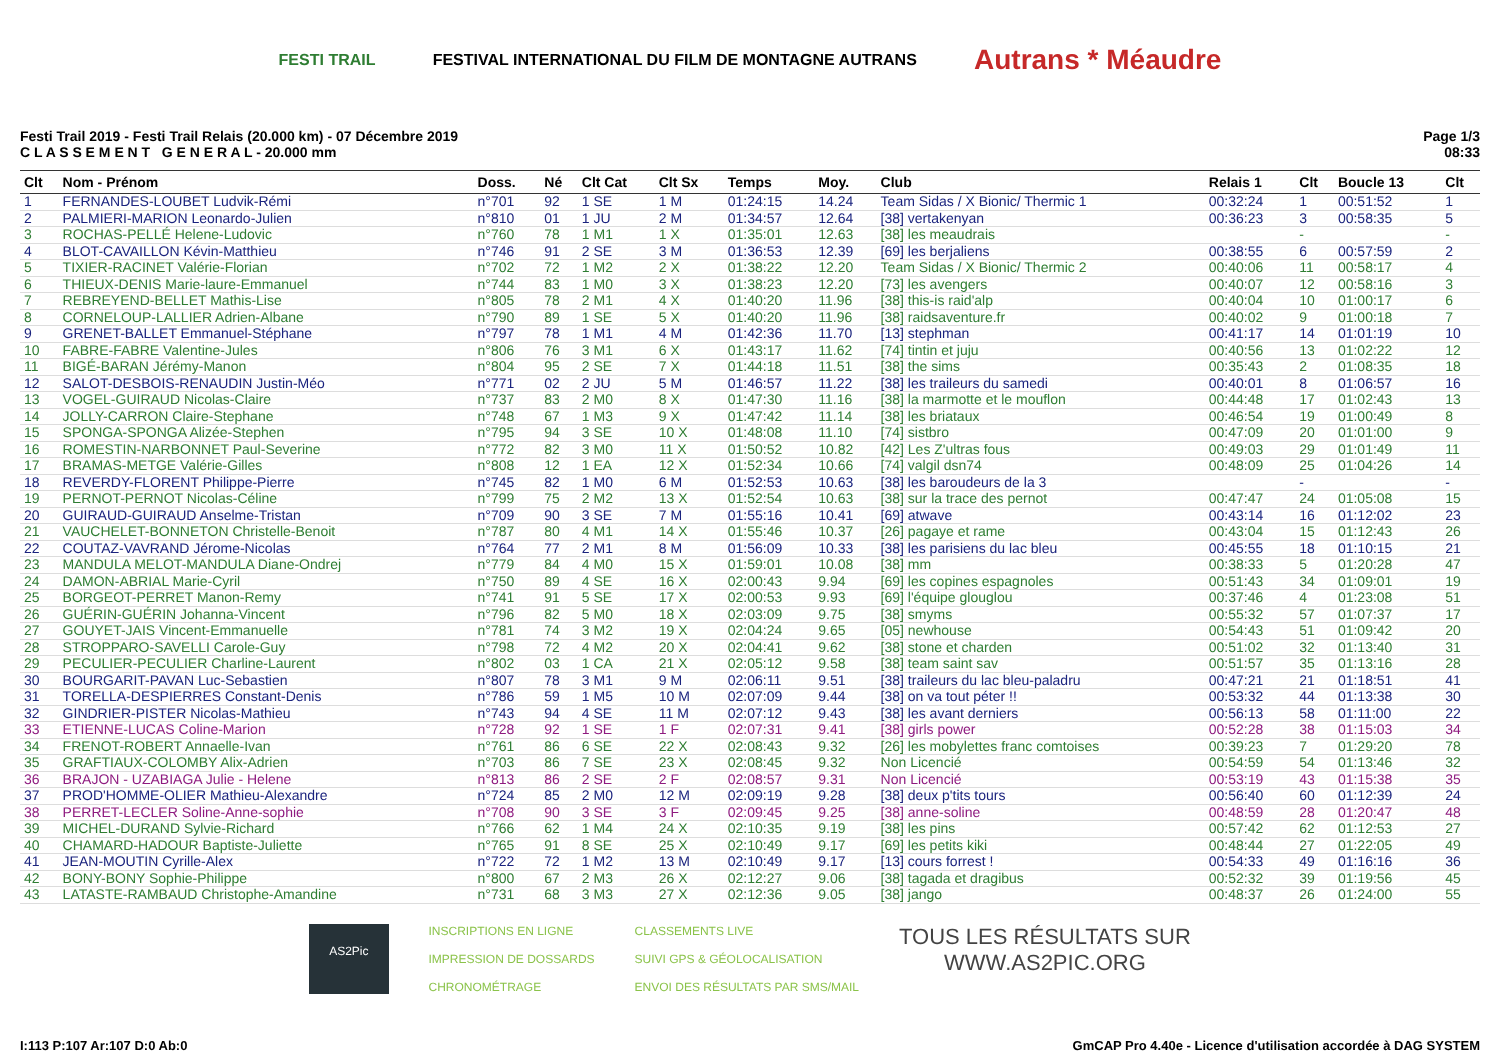FESTI TRAIL FESTIVAL INTERNATIONAL DU FILM DE MONTAGNE AUTRANS Autrans * Méaudre
Festi Trail 2019 - Festi Trail Relais (20.000 km) - 07 Décembre 2019
C L A S S E M E N T G E N E R A L - 20.000 mm
Page 1/3
08:33
| Clt | Nom - Prénom | Doss. | Né | Clt Cat | Clt Sx | Temps | Moy. | Club | Relais 1 | Clt | Boucle 13 | Clt |
| --- | --- | --- | --- | --- | --- | --- | --- | --- | --- | --- | --- | --- |
| 1 | FERNANDES-LOUBET Ludvik-Rémi | n°701 | 92 | 1 SE | 1 M | 01:24:15 | 14.24 | Team Sidas / X Bionic/ Thermic 1 | 00:32:24 | 1 | 00:51:52 | 1 |
| 2 | PALMIERI-MARION Leonardo-Julien | n°810 | 01 | 1 JU | 2 M | 01:34:57 | 12.64 | [38] vertakenyan | 00:36:23 | 3 | 00:58:35 | 5 |
| 3 | ROCHAS-PELLÉ Helene-Ludovic | n°760 | 78 | 1 M1 | 1 X | 01:35:01 | 12.63 | [38] les meaudrais | | - | | - |
| 4 | BLOT-CAVAILLON Kévin-Matthieu | n°746 | 91 | 2 SE | 3 M | 01:36:53 | 12.39 | [69] les berjaliens | 00:38:55 | 6 | 00:57:59 | 2 |
| 5 | TIXIER-RACINET Valérie-Florian | n°702 | 72 | 1 M2 | 2 X | 01:38:22 | 12.20 | Team Sidas / X Bionic/ Thermic 2 | 00:40:06 | 11 | 00:58:17 | 4 |
| 6 | THIEUX-DENIS Marie-laure-Emmanuel | n°744 | 83 | 1 M0 | 3 X | 01:38:23 | 12.20 | [73] les avengers | 00:40:07 | 12 | 00:58:16 | 3 |
| 7 | REBREYEND-BELLET Mathis-Lise | n°805 | 78 | 2 M1 | 4 X | 01:40:20 | 11.96 | [38] this-is raid'alp | 00:40:04 | 10 | 01:00:17 | 6 |
| 8 | CORNELOUP-LALLIER Adrien-Albane | n°790 | 89 | 1 SE | 5 X | 01:40:20 | 11.96 | [38] raidsaventure.fr | 00:40:02 | 9 | 01:00:18 | 7 |
| 9 | GRENET-BALLET Emmanuel-Stéphane | n°797 | 78 | 1 M1 | 4 M | 01:42:36 | 11.70 | [13] stephman | 00:41:17 | 14 | 01:01:19 | 10 |
| 10 | FABRE-FABRE Valentine-Jules | n°806 | 76 | 3 M1 | 6 X | 01:43:17 | 11.62 | [74] tintin et juju | 00:40:56 | 13 | 01:02:22 | 12 |
| 11 | BIGÉ-BARAN Jérémy-Manon | n°804 | 95 | 2 SE | 7 X | 01:44:18 | 11.51 | [38] the sims | 00:35:43 | 2 | 01:08:35 | 18 |
| 12 | SALOT-DESBOIS-RENAUDIN Justin-Méo | n°771 | 02 | 2 JU | 5 M | 01:46:57 | 11.22 | [38] les traileurs du samedi | 00:40:01 | 8 | 01:06:57 | 16 |
| 13 | VOGEL-GUIRAUD Nicolas-Claire | n°737 | 83 | 2 M0 | 8 X | 01:47:30 | 11.16 | [38] la marmotte et le mouflon | 00:44:48 | 17 | 01:02:43 | 13 |
| 14 | JOLLY-CARRON Claire-Stephane | n°748 | 67 | 1 M3 | 9 X | 01:47:42 | 11.14 | [38] les briataux | 00:46:54 | 19 | 01:00:49 | 8 |
| 15 | SPONGA-SPONGA Alizée-Stephen | n°795 | 94 | 3 SE | 10 X | 01:48:08 | 11.10 | [74] sistbro | 00:47:09 | 20 | 01:01:00 | 9 |
| 16 | ROMESTIN-NARBONNET Paul-Severine | n°772 | 82 | 3 M0 | 11 X | 01:50:52 | 10.82 | [42] Les Z'ultras fous | 00:49:03 | 29 | 01:01:49 | 11 |
| 17 | BRAMAS-METGE Valérie-Gilles | n°808 | 12 | 1 EA | 12 X | 01:52:34 | 10.66 | [74] valgil dsn74 | 00:48:09 | 25 | 01:04:26 | 14 |
| 18 | REVERDY-FLORENT Philippe-Pierre | n°745 | 82 | 1 M0 | 6 M | 01:52:53 | 10.63 | [38] les baroudeurs de la 3 | | - | | - |
| 19 | PERNOT-PERNOT Nicolas-Céline | n°799 | 75 | 2 M2 | 13 X | 01:52:54 | 10.63 | [38] sur la trace des pernot | 00:47:47 | 24 | 01:05:08 | 15 |
| 20 | GUIRAUD-GUIRAUD Anselme-Tristan | n°709 | 90 | 3 SE | 7 M | 01:55:16 | 10.41 | [69] atwave | 00:43:14 | 16 | 01:12:02 | 23 |
| 21 | VAUCHELET-BONNETON Christelle-Benoit | n°787 | 80 | 4 M1 | 14 X | 01:55:46 | 10.37 | [26] pagaye et rame | 00:43:04 | 15 | 01:12:43 | 26 |
| 22 | COUTAZ-VAVRAND Jérome-Nicolas | n°764 | 77 | 2 M1 | 8 M | 01:56:09 | 10.33 | [38] les parisiens du lac bleu | 00:45:55 | 18 | 01:10:15 | 21 |
| 23 | MANDULA MELOT-MANDULA Diane-Ondrej | n°779 | 84 | 4 M0 | 15 X | 01:59:01 | 10.08 | [38] mm | 00:38:33 | 5 | 01:20:28 | 47 |
| 24 | DAMON-ABRIAL Marie-Cyril | n°750 | 89 | 4 SE | 16 X | 02:00:43 | 9.94 | [69] les copines espagnoles | 00:51:43 | 34 | 01:09:01 | 19 |
| 25 | BORGEOT-PERRET Manon-Remy | n°741 | 91 | 5 SE | 17 X | 02:00:53 | 9.93 | [69] l'équipe glouglou | 00:37:46 | 4 | 01:23:08 | 51 |
| 26 | GUÉRIN-GUÉRIN Johanna-Vincent | n°796 | 82 | 5 M0 | 18 X | 02:03:09 | 9.75 | [38] smyms | 00:55:32 | 57 | 01:07:37 | 17 |
| 27 | GOUYET-JAIS Vincent-Emmanuelle | n°781 | 74 | 3 M2 | 19 X | 02:04:24 | 9.65 | [05] newhouse | 00:54:43 | 51 | 01:09:42 | 20 |
| 28 | STROPPARO-SAVELLI Carole-Guy | n°798 | 72 | 4 M2 | 20 X | 02:04:41 | 9.62 | [38] stone et charden | 00:51:02 | 32 | 01:13:40 | 31 |
| 29 | PECULIER-PECULIER Charline-Laurent | n°802 | 03 | 1 CA | 21 X | 02:05:12 | 9.58 | [38] team saint sav | 00:51:57 | 35 | 01:13:16 | 28 |
| 30 | BOURGARIT-PAVAN Luc-Sebastien | n°807 | 78 | 3 M1 | 9 M | 02:06:11 | 9.51 | [38] traileurs du lac bleu-paladru | 00:47:21 | 21 | 01:18:51 | 41 |
| 31 | TORELLA-DESPIERRES Constant-Denis | n°786 | 59 | 1 M5 | 10 M | 02:07:09 | 9.44 | [38] on va tout péter !! | 00:53:32 | 44 | 01:13:38 | 30 |
| 32 | GINDRIER-PISTER Nicolas-Mathieu | n°743 | 94 | 4 SE | 11 M | 02:07:12 | 9.43 | [38] les avant derniers | 00:56:13 | 58 | 01:11:00 | 22 |
| 33 | ETIENNE-LUCAS Coline-Marion | n°728 | 92 | 1 SE | 1 F | 02:07:31 | 9.41 | [38] girls power | 00:52:28 | 38 | 01:15:03 | 34 |
| 34 | FRENOT-ROBERT Annaelle-Ivan | n°761 | 86 | 6 SE | 22 X | 02:08:43 | 9.32 | [26] les mobylettes franc comtoises | 00:39:23 | 7 | 01:29:20 | 78 |
| 35 | GRAFTIAUX-COLOMBY Alix-Adrien | n°703 | 86 | 7 SE | 23 X | 02:08:45 | 9.32 | Non Licencié | 00:54:59 | 54 | 01:13:46 | 32 |
| 36 | BRAJON - UZABIAGA Julie - Helene | n°813 | 86 | 2 SE | 2 F | 02:08:57 | 9.31 | Non Licencié | 00:53:19 | 43 | 01:15:38 | 35 |
| 37 | PROD'HOMME-OLIER Mathieu-Alexandre | n°724 | 85 | 2 M0 | 12 M | 02:09:19 | 9.28 | [38] deux p'tits tours | 00:56:40 | 60 | 01:12:39 | 24 |
| 38 | PERRET-LECLER Soline-Anne-sophie | n°708 | 90 | 3 SE | 3 F | 02:09:45 | 9.25 | [38] anne-soline | 00:48:59 | 28 | 01:20:47 | 48 |
| 39 | MICHEL-DURAND Sylvie-Richard | n°766 | 62 | 1 M4 | 24 X | 02:10:35 | 9.19 | [38] les pins | 00:57:42 | 62 | 01:12:53 | 27 |
| 40 | CHAMARD-HADOUR Baptiste-Juliette | n°765 | 91 | 8 SE | 25 X | 02:10:49 | 9.17 | [69] les petits kiki | 00:48:44 | 27 | 01:22:05 | 49 |
| 41 | JEAN-MOUTIN Cyrille-Alex | n°722 | 72 | 1 M2 | 13 M | 02:10:49 | 9.17 | [13] cours forrest ! | 00:54:33 | 49 | 01:16:16 | 36 |
| 42 | BONY-BONY Sophie-Philippe | n°800 | 67 | 2 M3 | 26 X | 02:12:27 | 9.06 | [38] tagada et dragibus | 00:52:32 | 39 | 01:19:56 | 45 |
| 43 | LATASTE-RAMBAUD Christophe-Amandine | n°731 | 68 | 3 M3 | 27 X | 02:12:36 | 9.05 | [38] jango | 00:48:37 | 26 | 01:24:00 | 55 |
AS2Pic INSCRIPTIONS EN LIGNE
IMPRESSION DE DOSSARDS
CHRONOMÉTRAGE CLASSEMENTS LIVE
SUIVI GPS & GÉOLOCALISATION
ENVOI DES RÉSULTATS PAR SMS/MAIL TOUS LES RÉSULTATS SUR
WWW.AS2PIC.ORG
I:113 P:107 Ar:107 D:0 Ab:0 GmCAP Pro 4.40e - Licence d'utilisation accordée à DAG SYSTEM